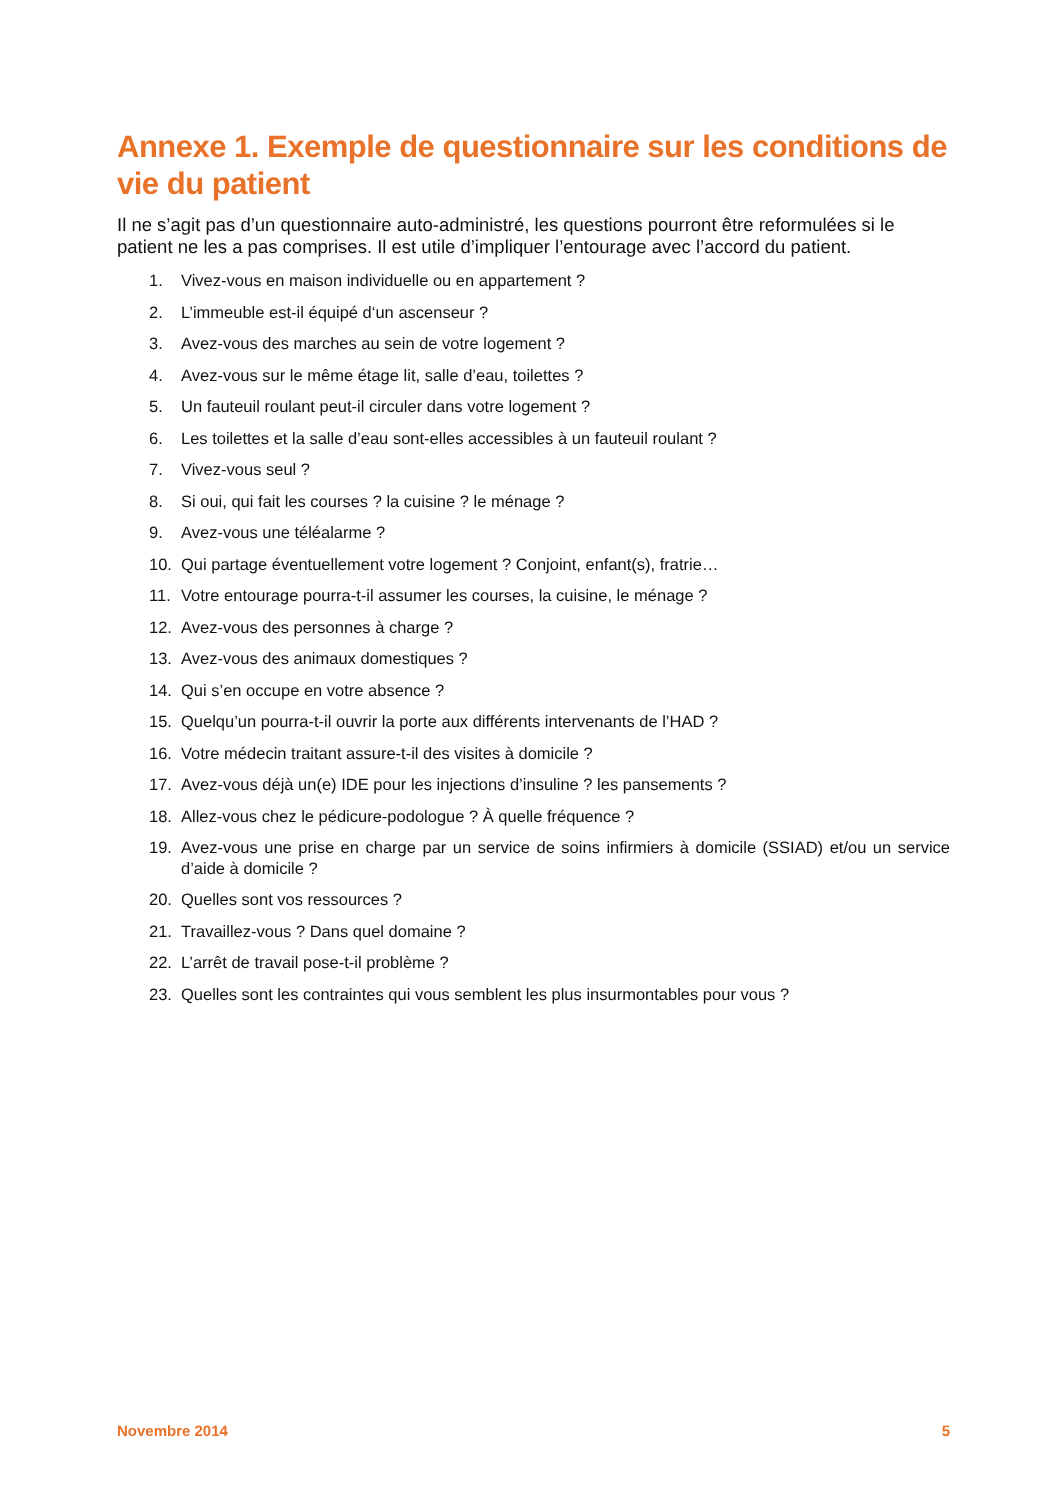Annexe 1. Exemple de questionnaire sur les conditions de vie du patient
Il ne s’agit pas d’un questionnaire auto-administré, les questions pourront être reformulées si le patient ne les a pas comprises. Il est utile d’impliquer l’entourage avec l’accord du patient.
1. Vivez-vous en maison individuelle ou en appartement ?
2. L’immeuble est-il équipé d‘un ascenseur ?
3. Avez-vous des marches au sein de votre logement ?
4. Avez-vous sur le même étage lit, salle d’eau, toilettes ?
5. Un fauteuil roulant peut-il circuler dans votre logement ?
6. Les toilettes et la salle d’eau sont-elles accessibles à un fauteuil roulant ?
7. Vivez-vous seul ?
8. Si oui, qui fait les courses ? la cuisine ? le ménage ?
9. Avez-vous une téléalarme ?
10. Qui partage éventuellement votre logement ? Conjoint, enfant(s), fratrie…
11. Votre entourage pourra-t-il assumer les courses, la cuisine, le ménage ?
12. Avez-vous des personnes à charge ?
13. Avez-vous des animaux domestiques ?
14. Qui s’en occupe en votre absence ?
15. Quelqu’un pourra-t-il ouvrir la porte aux différents intervenants de l’HAD ?
16. Votre médecin traitant assure-t-il des visites à domicile ?
17. Avez-vous déjà un(e) IDE pour les injections d’insuline ? les pansements ?
18. Allez-vous chez le pédicure-podologue ? À quelle fréquence ?
19. Avez-vous une prise en charge par un service de soins infirmiers à domicile (SSIAD) et/ou un service d’aide à domicile ?
20. Quelles sont vos ressources ?
21. Travaillez-vous ? Dans quel domaine ?
22. L’arrêt de travail pose-t-il problème ?
23. Quelles sont les contraintes qui vous semblent les plus insurmontables pour vous ?
Novembre 2014 5